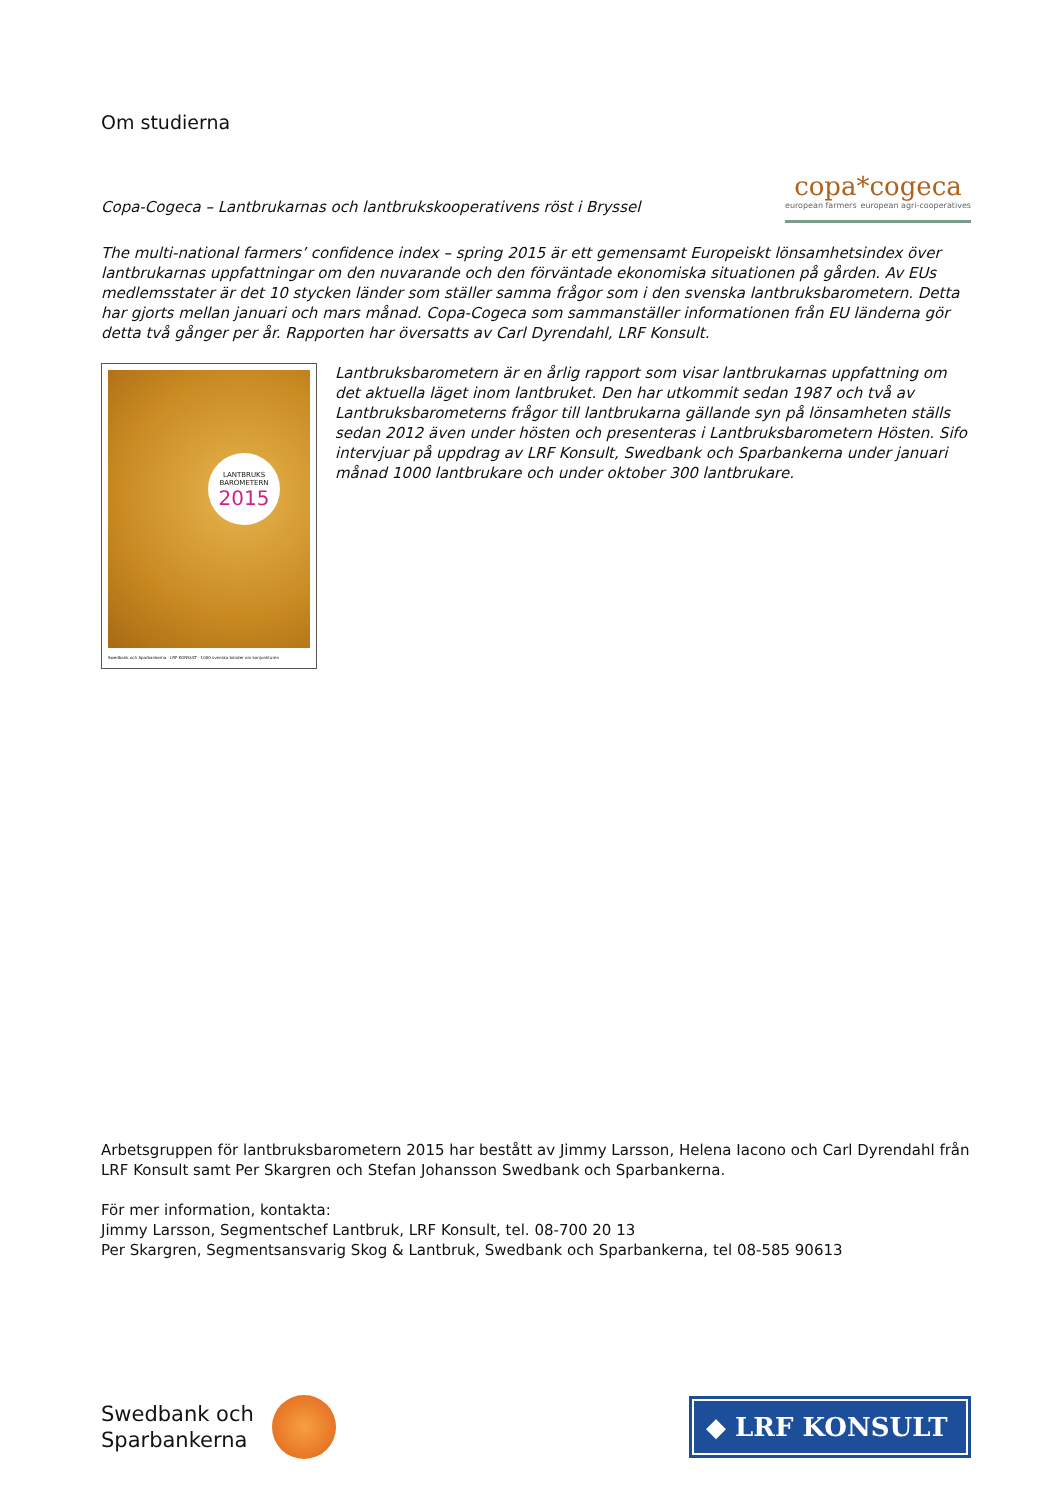Om studierna
Copa-Cogeca – Lantbrukarnas och lantbrukskooperativens röst i Bryssel
copa*cogeca
european farmers european agri-cooperatives
The multi-national farmers’ confidence index – spring 2015 är ett gemensamt Europeiskt lönsamhetsindex över lantbrukarnas uppfattningar om den nuvarande och den förväntade ekonomiska situationen på gården. Av EUs medlemsstater är det 10 stycken länder som ställer samma frågor som i den svenska lantbruksbarometern. Detta har gjorts mellan januari och mars månad. Copa-Cogeca som sammanställer informationen från EU länderna gör detta två gånger per år. Rapporten har översatts av Carl Dyrendahl, LRF Konsult.
LANTBRUKS
BAROMETERN
2015
Swedbank och Sparbankerna · LRF KONSULT · 1000 svenska bönder om konjunkturen
Lantbruksbarometern är en årlig rapport som visar lantbrukarnas uppfattning om det aktuella läget inom lantbruket. Den har utkommit sedan 1987 och två av Lantbruksbarometerns frågor till lantbrukarna gällande syn på lönsamheten ställs sedan 2012 även under hösten och presenteras i Lantbruksbarometern Hösten. Sifo intervjuar på uppdrag av LRF Konsult, Swedbank och Sparbankerna under januari månad 1000 lantbrukare och under oktober 300 lantbrukare.
Arbetsgruppen för lantbruksbarometern 2015 har bestått av Jimmy Larsson, Helena Iacono och Carl Dyrendahl från LRF Konsult samt Per Skargren och Stefan Johansson Swedbank och Sparbankerna.
För mer information, kontakta:
Jimmy Larsson, Segmentschef Lantbruk, LRF Konsult, tel. 08-700 20 13
Per Skargren, Segmentsansvarig Skog & Lantbruk, Swedbank och Sparbankerna, tel 08-585 90613
Swedbank och
Sparbankerna
◆ LRF KONSULT